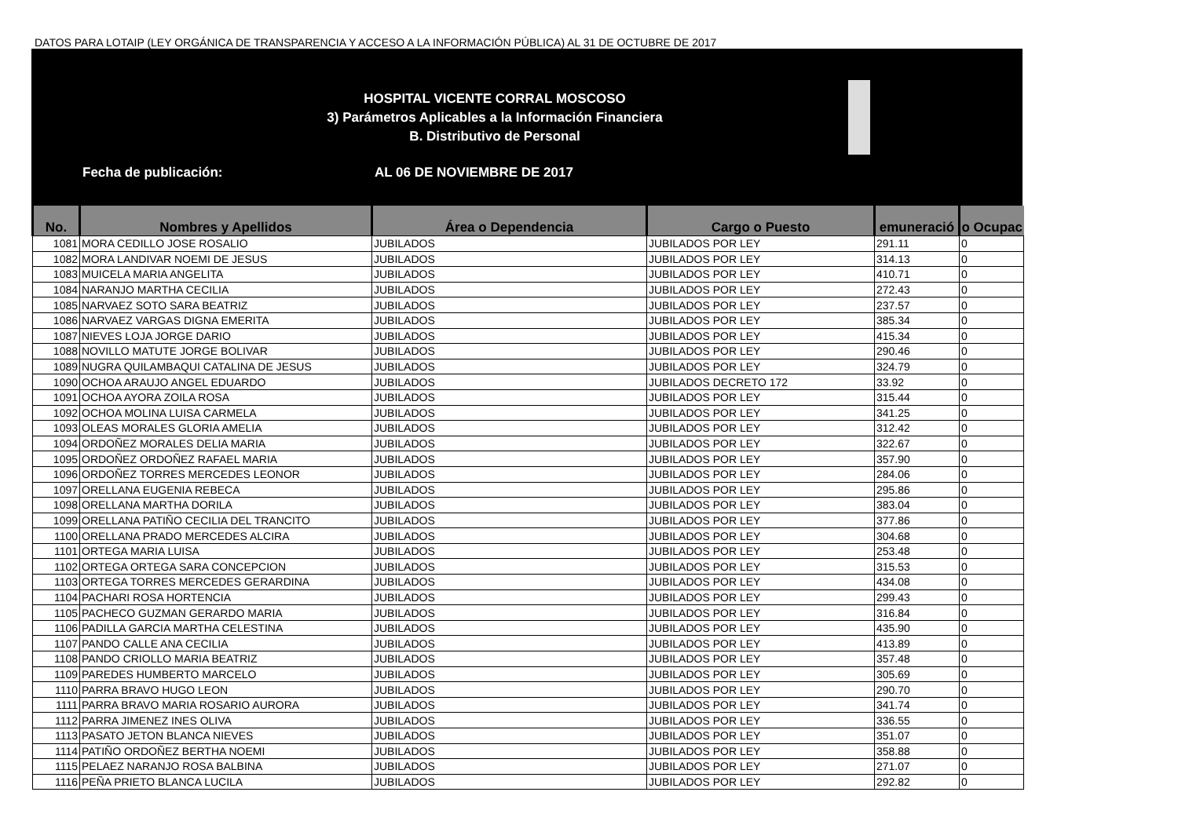DATOS PARA LOTAIP (LEY ORGÁNICA DE TRANSPARENCIA Y ACCESO A LA INFORMACIÓN PÚBLICA) AL 31 DE OCTUBRE DE 2017
HOSPITAL VICENTE CORRAL MOSCOSO
3) Parámetros Aplicables a la Información Financiera
B. Distributivo de Personal
Fecha de publicación: AL 06 DE NOVIEMBRE DE 2017
| No. | Nombres y Apellidos | Área o Dependencia | Cargo o Puesto | emuneració | o Ocupac |
| --- | --- | --- | --- | --- | --- |
| 1081 | MORA CEDILLO JOSE ROSALIO | JUBILADOS | JUBILADOS POR LEY | 291.11 | 0 |
| 1082 | MORA LANDIVAR NOEMI DE JESUS | JUBILADOS | JUBILADOS POR LEY | 314.13 | 0 |
| 1083 | MUICELA MARIA ANGELITA | JUBILADOS | JUBILADOS POR LEY | 410.71 | 0 |
| 1084 | NARANJO MARTHA CECILIA | JUBILADOS | JUBILADOS POR LEY | 272.43 | 0 |
| 1085 | NARVAEZ SOTO SARA BEATRIZ | JUBILADOS | JUBILADOS POR LEY | 237.57 | 0 |
| 1086 | NARVAEZ VARGAS DIGNA EMERITA | JUBILADOS | JUBILADOS POR LEY | 385.34 | 0 |
| 1087 | NIEVES LOJA JORGE DARIO | JUBILADOS | JUBILADOS POR LEY | 415.34 | 0 |
| 1088 | NOVILLO MATUTE JORGE BOLIVAR | JUBILADOS | JUBILADOS POR LEY | 290.46 | 0 |
| 1089 | NUGRA QUILAMBAQUI CATALINA DE JESUS | JUBILADOS | JUBILADOS POR LEY | 324.79 | 0 |
| 1090 | OCHOA ARAUJO ANGEL EDUARDO | JUBILADOS | JUBILADOS DECRETO 172 | 33.92 | 0 |
| 1091 | OCHOA AYORA ZOILA ROSA | JUBILADOS | JUBILADOS POR LEY | 315.44 | 0 |
| 1092 | OCHOA MOLINA LUISA CARMELA | JUBILADOS | JUBILADOS POR LEY | 341.25 | 0 |
| 1093 | OLEAS MORALES GLORIA AMELIA | JUBILADOS | JUBILADOS POR LEY | 312.42 | 0 |
| 1094 | ORDOÑEZ MORALES DELIA MARIA | JUBILADOS | JUBILADOS POR LEY | 322.67 | 0 |
| 1095 | ORDOÑEZ ORDOÑEZ RAFAEL MARIA | JUBILADOS | JUBILADOS POR LEY | 357.90 | 0 |
| 1096 | ORDOÑEZ TORRES MERCEDES LEONOR | JUBILADOS | JUBILADOS POR LEY | 284.06 | 0 |
| 1097 | ORELLANA EUGENIA REBECA | JUBILADOS | JUBILADOS POR LEY | 295.86 | 0 |
| 1098 | ORELLANA MARTHA DORILA | JUBILADOS | JUBILADOS POR LEY | 383.04 | 0 |
| 1099 | ORELLANA PATIÑO CECILIA DEL TRANCITO | JUBILADOS | JUBILADOS POR LEY | 377.86 | 0 |
| 1100 | ORELLANA PRADO MERCEDES ALCIRA | JUBILADOS | JUBILADOS POR LEY | 304.68 | 0 |
| 1101 | ORTEGA MARIA LUISA | JUBILADOS | JUBILADOS POR LEY | 253.48 | 0 |
| 1102 | ORTEGA ORTEGA SARA CONCEPCION | JUBILADOS | JUBILADOS POR LEY | 315.53 | 0 |
| 1103 | ORTEGA TORRES MERCEDES GERARDINA | JUBILADOS | JUBILADOS POR LEY | 434.08 | 0 |
| 1104 | PACHARI ROSA HORTENCIA | JUBILADOS | JUBILADOS POR LEY | 299.43 | 0 |
| 1105 | PACHECO GUZMAN GERARDO MARIA | JUBILADOS | JUBILADOS POR LEY | 316.84 | 0 |
| 1106 | PADILLA GARCIA MARTHA CELESTINA | JUBILADOS | JUBILADOS POR LEY | 435.90 | 0 |
| 1107 | PANDO CALLE ANA CECILIA | JUBILADOS | JUBILADOS POR LEY | 413.89 | 0 |
| 1108 | PANDO CRIOLLO MARIA BEATRIZ | JUBILADOS | JUBILADOS POR LEY | 357.48 | 0 |
| 1109 | PAREDES HUMBERTO MARCELO | JUBILADOS | JUBILADOS POR LEY | 305.69 | 0 |
| 1110 | PARRA BRAVO HUGO LEON | JUBILADOS | JUBILADOS POR LEY | 290.70 | 0 |
| 1111 | PARRA BRAVO MARIA ROSARIO AURORA | JUBILADOS | JUBILADOS POR LEY | 341.74 | 0 |
| 1112 | PARRA JIMENEZ INES OLIVA | JUBILADOS | JUBILADOS POR LEY | 336.55 | 0 |
| 1113 | PASATO JETON BLANCA NIEVES | JUBILADOS | JUBILADOS POR LEY | 351.07 | 0 |
| 1114 | PATIÑO ORDOÑEZ BERTHA NOEMI | JUBILADOS | JUBILADOS POR LEY | 358.88 | 0 |
| 1115 | PELAEZ NARANJO ROSA BALBINA | JUBILADOS | JUBILADOS POR LEY | 271.07 | 0 |
| 1116 | PEÑA PRIETO BLANCA LUCILA | JUBILADOS | JUBILADOS POR LEY | 292.82 | 0 |